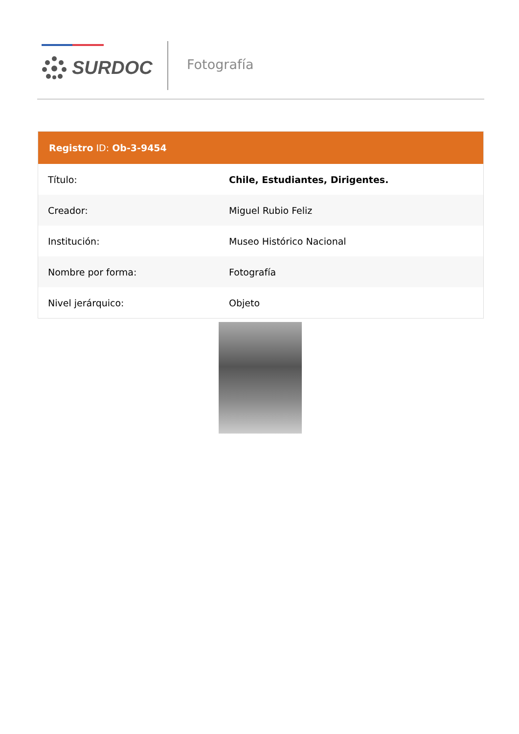SURDOC Fotografía
Registro ID: Ob-3-9454
| Título: | Chile, Estudiantes, Dirigentes. |
| Creador: | Miguel Rubio Feliz |
| Institución: | Museo Histórico Nacional |
| Nombre por forma: | Fotografía |
| Nivel jerárquico: | Objeto |